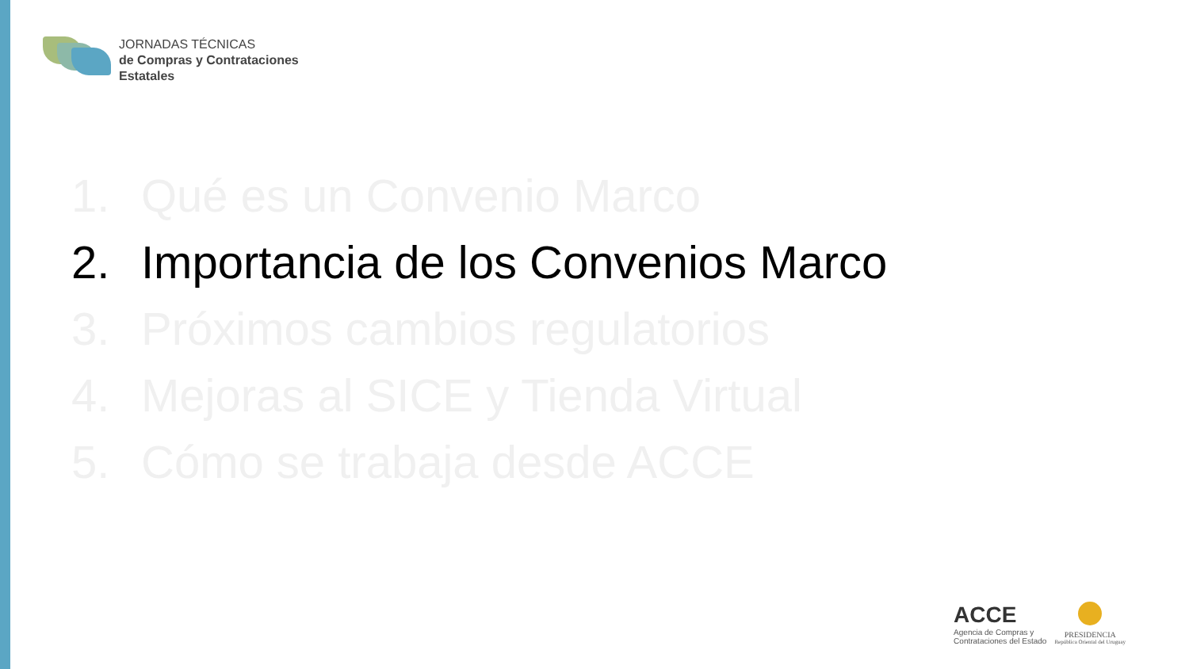JORNADAS TÉCNICAS
de Compras y Contrataciones
Estatales
1. Qué es un Convenio Marco
2. Importancia de los Convenios Marco
3. Próximos cambios regulatorios
4. Mejoras al SICE y Tienda Virtual
5. Cómo se trabaja desde ACCE
ACCE
Agencia de Compras y
Contrataciones del Estado
PRESIDENCIA
República Oriental del Uruguay